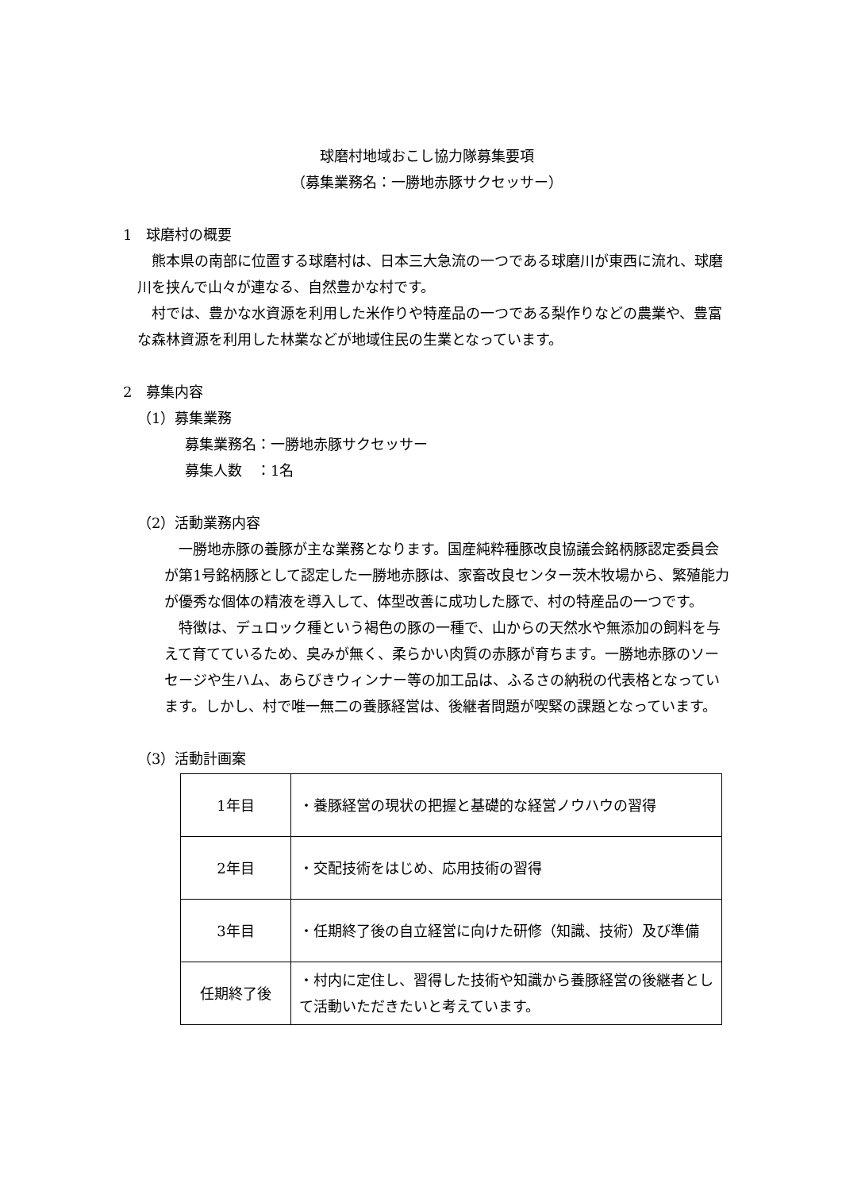球磨村地域おこし協力隊募集要項
（募集業務名：一勝地赤豚サクセッサー）
1　球磨村の概要
　熊本県の南部に位置する球磨村は、日本三大急流の一つである球磨川が東西に流れ、球磨川を挟んで山々が連なる、自然豊かな村です。
　村では、豊かな水資源を利用した米作りや特産品の一つである梨作りなどの農業や、豊富な森林資源を利用した林業などが地域住民の生業となっています。
2　募集内容
（1）募集業務
募集業務名：一勝地赤豚サクセッサー
募集人数　：1名
（2）活動業務内容
　一勝地赤豚の養豚が主な業務となります。国産純粋種豚改良協議会銘柄豚認定委員会が第1号銘柄豚として認定した一勝地赤豚は、家畜改良センター茨木牧場から、繁殖能力が優秀な個体の精液を導入して、体型改善に成功した豚で、村の特産品の一つです。
　特徴は、デュロック種という褐色の豚の一種で、山からの天然水や無添加の飼料を与えて育てているため、臭みが無く、柔らかい肉質の赤豚が育ちます。一勝地赤豚のソーセージや生ハム、あらびきウィンナー等の加工品は、ふるさの納税の代表格となっています。しかし、村で唯一無二の養豚経営は、後継者問題が喫緊の課題となっています。
（3）活動計画案
| 1年目 | ・養豚経営の現状の把握と基礎的な経営ノウハウの習得 |
| 2年目 | ・交配技術をはじめ、応用技術の習得 |
| 3年目 | ・任期終了後の自立経営に向けた研修（知識、技術）及び準備 |
| 任期終了後 | ・村内に定住し、習得した技術や知識から養豚経営の後継者として活動いただきたいと考えています。 |